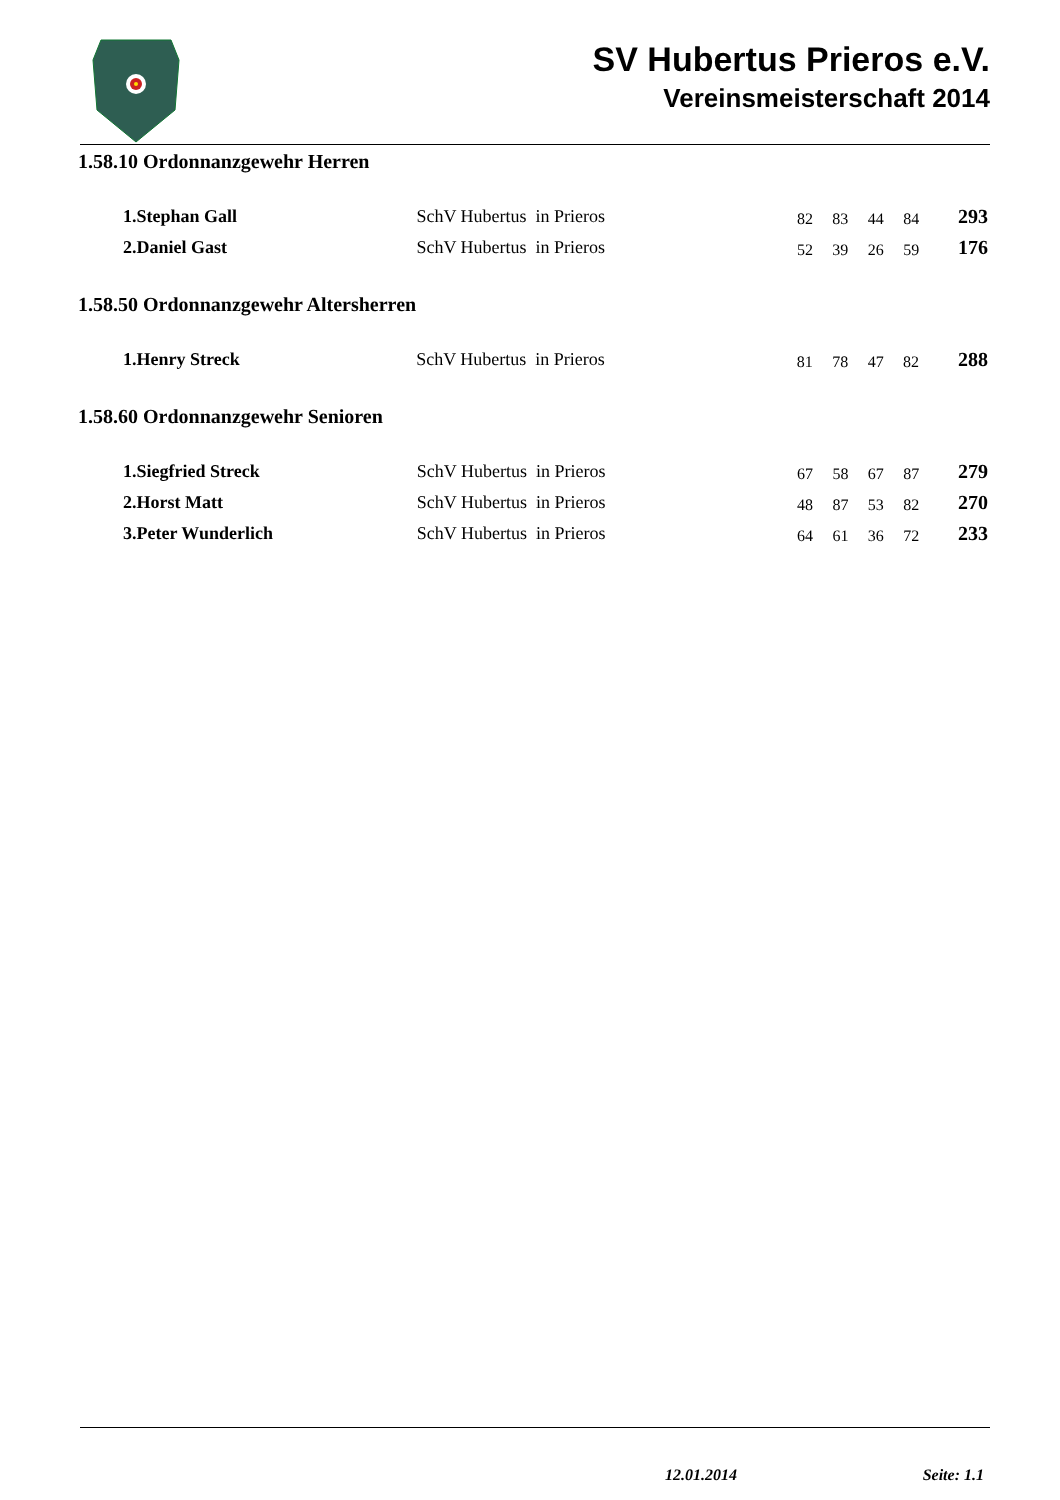SV Hubertus Prieros e.V.
Vereinsmeisterschaft 2014
1.58.10 Ordonnanzgewehr Herren
| 1.Stephan Gall | SchV Hubertus in Prieros | 82 | 83 | 44 | 84 | 293 |
| 2.Daniel Gast | SchV Hubertus in Prieros | 52 | 39 | 26 | 59 | 176 |
1.58.50 Ordonnanzgewehr Altersherren
| 1.Henry Streck | SchV Hubertus in Prieros | 81 | 78 | 47 | 82 | 288 |
1.58.60 Ordonnanzgewehr Senioren
| 1.Siegfried Streck | SchV Hubertus in Prieros | 67 | 58 | 67 | 87 | 279 |
| 2.Horst Matt | SchV Hubertus in Prieros | 48 | 87 | 53 | 82 | 270 |
| 3.Peter Wunderlich | SchV Hubertus in Prieros | 64 | 61 | 36 | 72 | 233 |
12.01.2014 Seite: 1.1